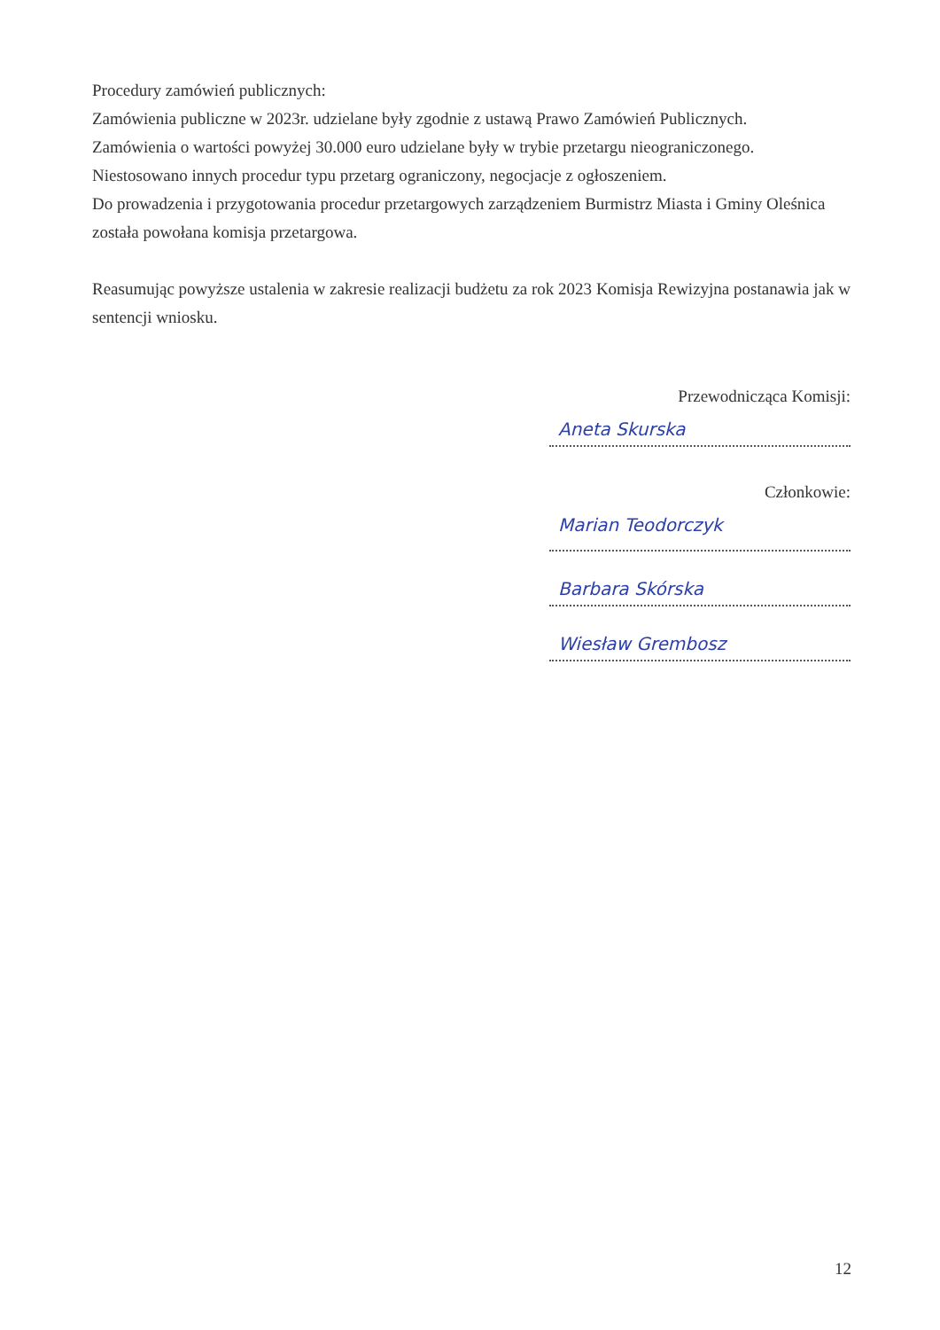Procedury zamówień publicznych:
Zamówienia publiczne w 2023r. udzielane były zgodnie z ustawą Prawo Zamówień Publicznych.
Zamówienia o wartości powyżej 30.000 euro udzielane były w trybie przetargu nieograniczonego.
Niestosowano innych procedur typu przetarg ograniczony, negocjacje z ogłoszeniem.
Do prowadzenia i przygotowania procedur przetargowych zarządzeniem Burmistrz Miasta i Gminy Oleśnica została powołana komisja przetargowa.
Reasumując powyższe ustalenia w zakresie realizacji budżetu za rok 2023 Komisja Rewizyjna postanawia jak w sentencji wniosku.
Przewodnicząca Komisji:
Aneta Skurska
Członkowie:
Marian Teodorczyk
Barbara Skórska
Wiesław Grembosz
12